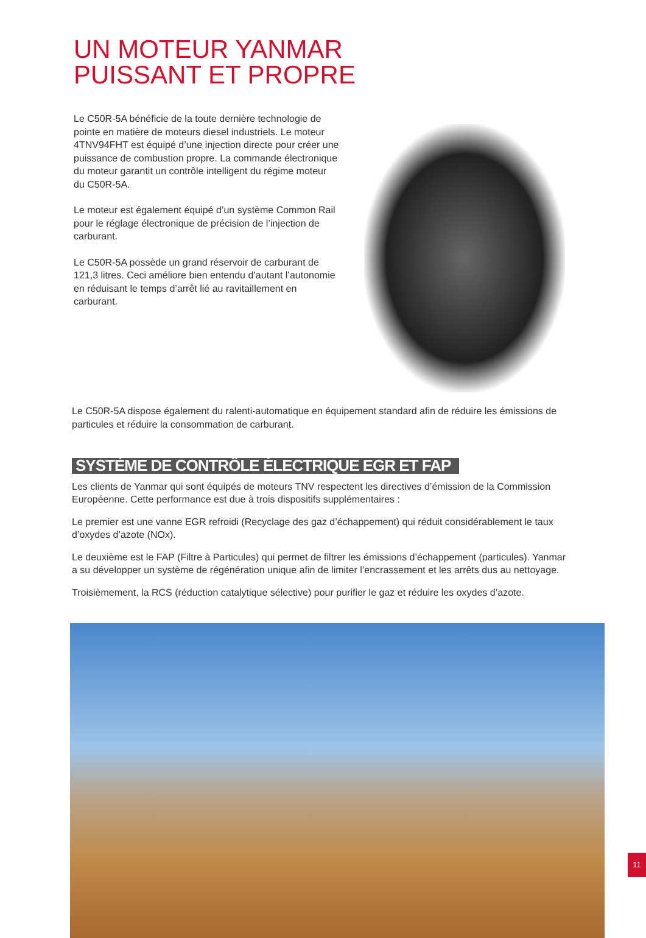UN MOTEUR YANMAR
PUISSANT ET PROPRE
Le C50R-5A bénéficie de la toute dernière technologie de pointe en matière de moteurs diesel industriels. Le moteur 4TNV94FHT est équipé d’une injection directe pour créer une puissance de combustion propre. La commande électronique du moteur garantit un contrôle intelligent du régime moteur du C50R-5A.
Le moteur est également équipé d’un système Common Rail pour le réglage électronique de précision de l’injection de carburant.
Le C50R-5A possède un grand réservoir de carburant de 121,3 litres. Ceci améliore bien entendu d’autant l’autonomie en réduisant le temps d’arrêt lié au ravitaillement en carburant.
Le C50R-5A dispose également du ralenti-automatique en équipement standard afin de réduire les émissions de particules et réduire la consommation de carburant.
SYSTÈME DE CONTRÔLE ÉLECTRIQUE EGR ET FAP
Les clients de Yanmar qui sont équipés de moteurs TNV respectent les directives d’émission de la Commission Européenne. Cette performance est due à trois dispositifs supplémentaires :
Le premier est une vanne EGR refroidi (Recyclage des gaz d’échappement) qui réduit considérablement le taux d’oxydes d’azote (NOx).
Le deuxième est le FAP (Filtre à Particules) qui permet de filtrer les émissions d’échappement (particules). Yanmar a su développer un système de régénération unique afin de limiter l’encrassement et les arrêts dus au nettoyage.
Troisièmement, la RCS (réduction catalytique sélective) pour purifier le gaz et réduire les oxydes d’azote.
11